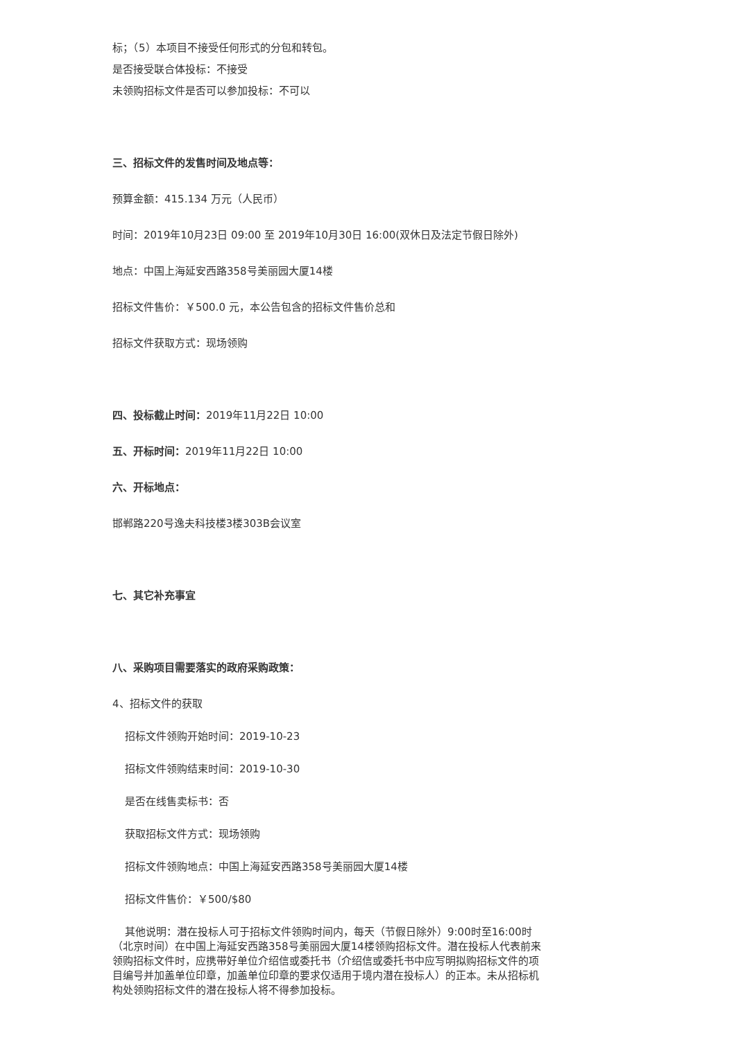标；（5）本项目不接受任何形式的分包和转包。
是否接受联合体投标：不接受
未领购招标文件是否可以参加投标：不可以
三、招标文件的发售时间及地点等：
预算金额：415.134 万元（人民币）
时间：2019年10月23日 09:00 至 2019年10月30日 16:00(双休日及法定节假日除外)
地点：中国上海延安西路358号美丽园大厦14楼
招标文件售价：￥500.0 元，本公告包含的招标文件售价总和
招标文件获取方式：现场领购
四、投标截止时间：2019年11月22日 10:00
五、开标时间：2019年11月22日 10:00
六、开标地点：
邯郸路220号逸夫科技楼3楼303B会议室
七、其它补充事宜
八、采购项目需要落实的政府采购政策：
4、招标文件的获取
招标文件领购开始时间：2019-10-23
招标文件领购结束时间：2019-10-30
是否在线售卖标书：否
获取招标文件方式：现场领购
招标文件领购地点：中国上海延安西路358号美丽园大厦14楼
招标文件售价：￥500/$80
其他说明：潜在投标人可于招标文件领购时间内，每天（节假日除外）9:00时至16:00时（北京时间）在中国上海延安西路358号美丽园大厦14楼领购招标文件。潜在投标人代表前来领购招标文件时，应携带好单位介绍信或委托书（介绍信或委托书中应写明拟购招标文件的项目编号并加盖单位印章，加盖单位印章的要求仅适用于境内潜在投标人）的正本。未从招标机构处领购招标文件的潜在投标人将不得参加投标。